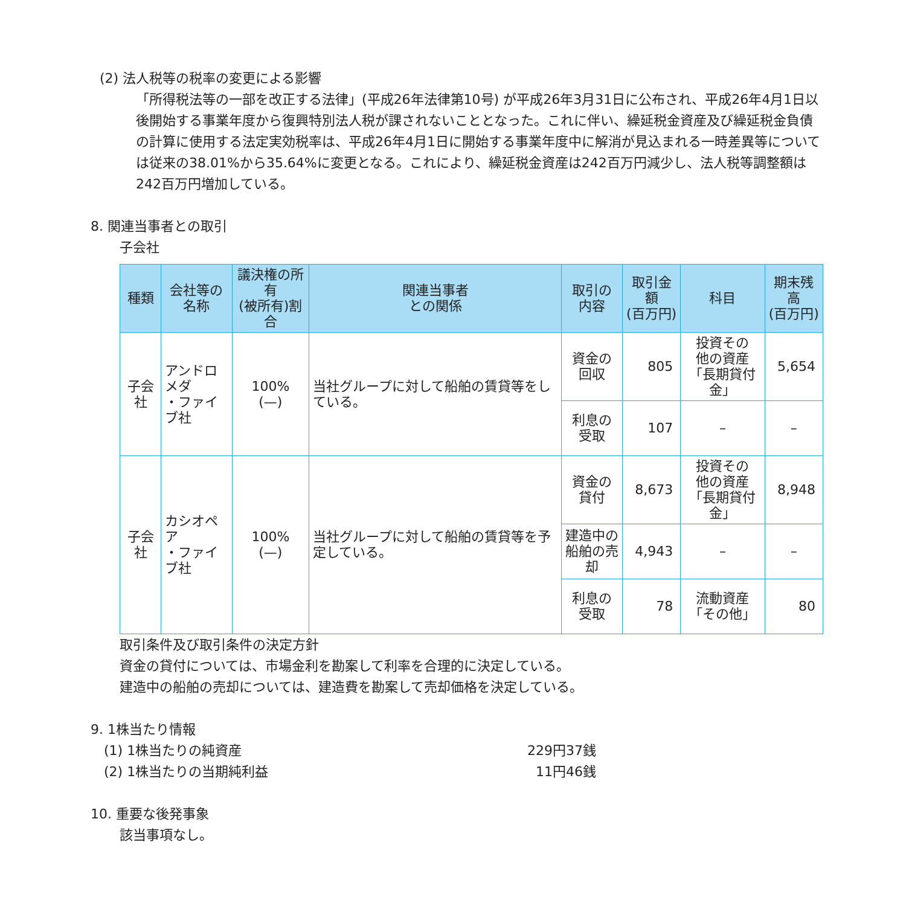(2) 法人税等の税率の変更による影響
「所得税法等の一部を改正する法律」(平成26年法律第10号) が平成26年3月31日に公布され、平成26年4月1日以後開始する事業年度から復興特別法人税が課されないこととなった。これに伴い、繰延税金資産及び繰延税金負債の計算に使用する法定実効税率は、平成26年4月1日に開始する事業年度中に解消が見込まれる一時差異等については従来の38.01%から35.64%に変更となる。これにより、繰延税金資産は242百万円減少し、法人税等調整額は242百万円増加している。
8. 関連当事者との取引
子会社
| 種類 | 会社等の名称 | 議決権の所有 (被所有)割合 | 関連当事者 との関係 | 取引の 内容 | 取引金額 (百万円) | 科目 | 期末残高 (百万円) |
| --- | --- | --- | --- | --- | --- | --- | --- |
| 子会社 | アンドロメダ ・ファイブ社 | 100% (—) | 当社グループに対して船舶の賃貸等をしている。 | 資金の 回収 | 805 | 投資その 他の資産 「長期貸付金」 | 5,654 |
| | | | | 利息の 受取 | 107 | – | – |
| 子会社 | カシオペア ・ファイブ社 | 100% (—) | 当社グループに対して船舶の賃貸等を予定している。 | 資金の 貸付 | 8,673 | 投資その 他の資産 「長期貸付金」 | 8,948 |
| | | | | 建造中の 船舶の売却 | 4,943 | – | – |
| | | | | 利息の 受取 | 78 | 流動資産 「その他」 | 80 |
取引条件及び取引条件の決定方針
資金の貸付については、市場金利を勘案して利率を合理的に決定している。
建造中の船舶の売却については、建造費を勘案して売却価格を決定している。
9. 1株当たり情報
(1) 1株当たりの純資産 229円37銭
(2) 1株当たりの当期純利益 11円46銭
10. 重要な後発事象
該当事項なし。